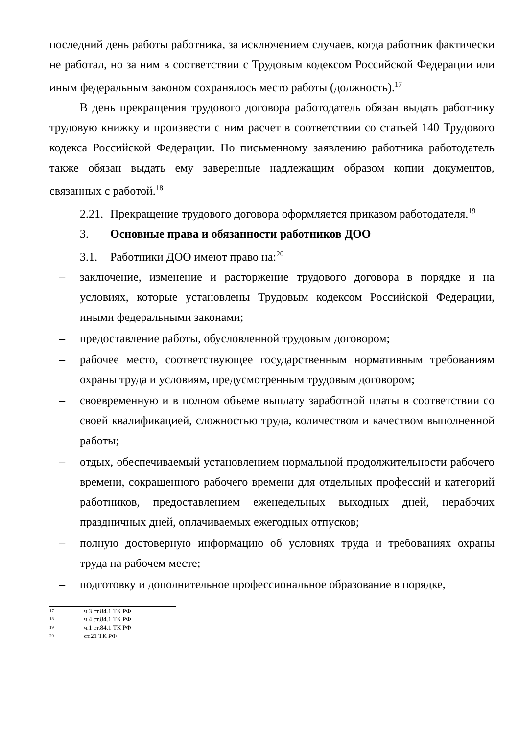последний день работы работника, за исключением случаев, когда работник фактически не работал, но за ним в соответствии с Трудовым кодексом Российской Федерации или иным федеральным законом сохранялось место работы (должность).<sup>17</sup>
В день прекращения трудового договора работодатель обязан выдать работнику трудовую книжку и произвести с ним расчет в соответствии со статьей 140 Трудового кодекса Российской Федерации. По письменному заявлению работника работодатель также обязан выдать ему заверенные надлежащим образом копии документов, связанных с работой.<sup>18</sup>
2.21. Прекращение трудового договора оформляется приказом работодателя.<sup>19</sup>
3. Основные права и обязанности работников ДОО
3.1. Работники ДОО имеют право на:<sup>20</sup>
– заключение, изменение и расторжение трудового договора в порядке и на условиях, которые установлены Трудовым кодексом Российской Федерации, иными федеральными законами;
– предоставление работы, обусловленной трудовым договором;
– рабочее место, соответствующее государственным нормативным требованиям охраны труда и условиям, предусмотренным трудовым договором;
– своевременную и в полном объеме выплату заработной платы в соответствии со своей квалификацией, сложностью труда, количеством и качеством выполненной работы;
– отдых, обеспечиваемый установлением нормальной продолжительности рабочего времени, сокращенного рабочего времени для отдельных профессий и категорий работников, предоставлением еженедельных выходных дней, нерабочих праздничных дней, оплачиваемых ежегодных отпусков;
– полную достоверную информацию об условиях труда и требованиях охраны труда на рабочем месте;
– подготовку и дополнительное профессиональное образование в порядке,
17 ч.3 ст.84.1 ТК РФ
18 ч.4 ст.84.1 ТК РФ
19 ч.1 ст.84.1 ТК РФ
20 ст.21 ТК РФ